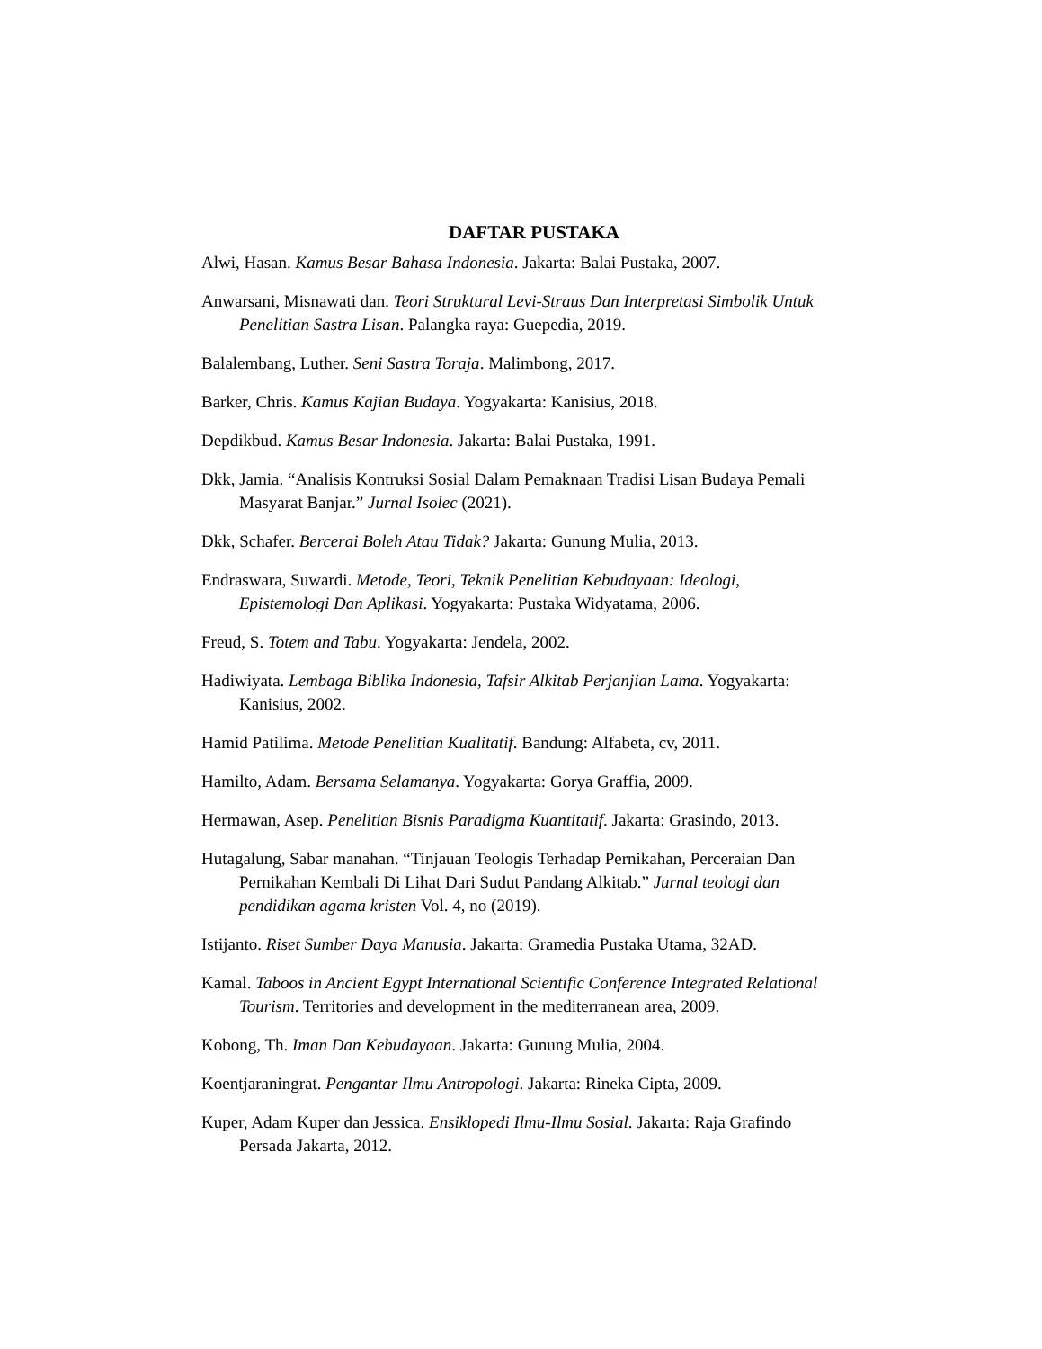DAFTAR PUSTAKA
Alwi, Hasan. Kamus Besar Bahasa Indonesia. Jakarta: Balai Pustaka, 2007.
Anwarsani, Misnawati dan. Teori Struktural Levi-Straus Dan Interpretasi Simbolik Untuk Penelitian Sastra Lisan. Palangka raya: Guepedia, 2019.
Balalembang, Luther. Seni Sastra Toraja. Malimbong, 2017.
Barker, Chris. Kamus Kajian Budaya. Yogyakarta: Kanisius, 2018.
Depdikbud. Kamus Besar Indonesia. Jakarta: Balai Pustaka, 1991.
Dkk, Jamia. “Analisis Kontruksi Sosial Dalam Pemaknaan Tradisi Lisan Budaya Pemali Masyarat Banjar.” Jurnal Isolec (2021).
Dkk, Schafer. Bercerai Boleh Atau Tidak? Jakarta: Gunung Mulia, 2013.
Endraswara, Suwardi. Metode, Teori, Teknik Penelitian Kebudayaan: Ideologi, Epistemologi Dan Aplikasi. Yogyakarta: Pustaka Widyatama, 2006.
Freud, S. Totem and Tabu. Yogyakarta: Jendela, 2002.
Hadiwiyata. Lembaga Biblika Indonesia, Tafsir Alkitab Perjanjian Lama. Yogyakarta: Kanisius, 2002.
Hamid Patilima. Metode Penelitian Kualitatif. Bandung: Alfabeta, cv, 2011.
Hamilto, Adam. Bersama Selamanya. Yogyakarta: Gorya Graffia, 2009.
Hermawan, Asep. Penelitian Bisnis Paradigma Kuantitatif. Jakarta: Grasindo, 2013.
Hutagalung, Sabar manahan. “Tinjauan Teologis Terhadap Pernikahan, Perceraian Dan Pernikahan Kembali Di Lihat Dari Sudut Pandang Alkitab.” Jurnal teologi dan pendidikan agama kristen Vol. 4, no (2019).
Istijanto. Riset Sumber Daya Manusia. Jakarta: Gramedia Pustaka Utama, 32AD.
Kamal. Taboos in Ancient Egypt International Scientific Conference Integrated Relational Tourism. Territories and development in the mediterranean area, 2009.
Kobong, Th. Iman Dan Kebudayaan. Jakarta: Gunung Mulia, 2004.
Koentjaraningrat. Pengantar Ilmu Antropologi. Jakarta: Rineka Cipta, 2009.
Kuper, Adam Kuper dan Jessica. Ensiklopedi Ilmu-Ilmu Sosial. Jakarta: Raja Grafindo Persada Jakarta, 2012.